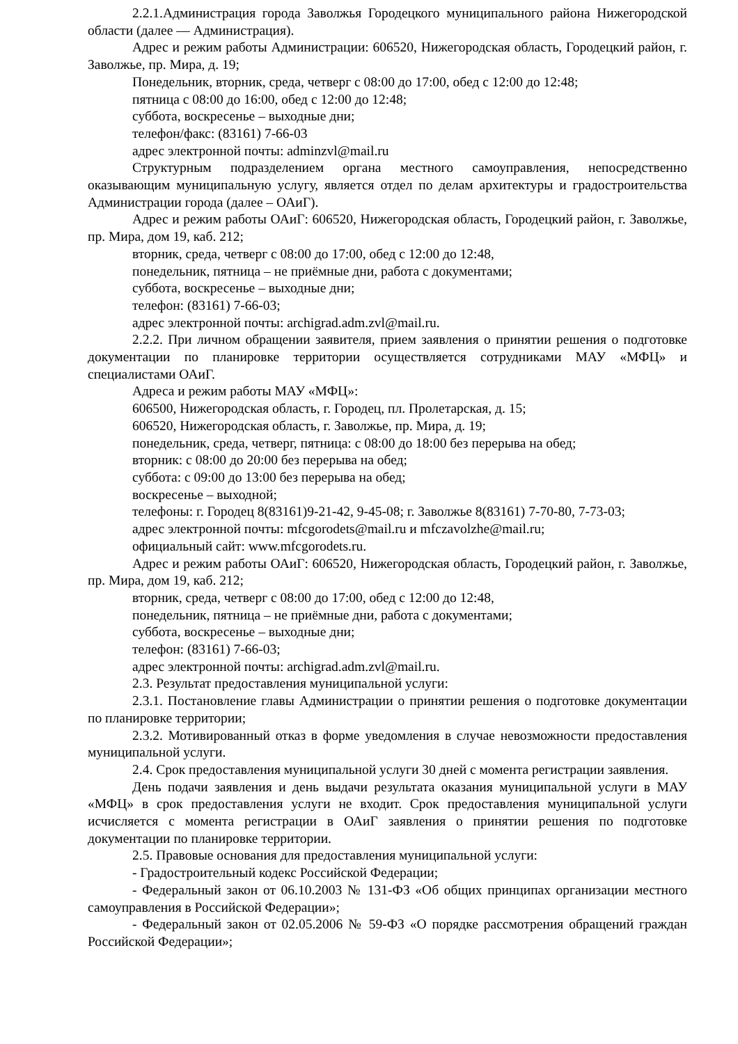2.2.1.Администрация города Заволжья Городецкого муниципального района Нижегородской области (далее — Администрация).
Адрес и режим работы Администрации: 606520, Нижегородская область, Городецкий район, г. Заволжье, пр. Мира, д. 19;
Понедельник, вторник, среда, четверг с 08:00 до 17:00, обед с 12:00 до 12:48;
пятница с 08:00 до 16:00, обед с 12:00 до 12:48;
суббота, воскресенье – выходные дни;
телефон/факс: (83161) 7-66-03
адрес электронной почты: adminzvl@mail.ru
Структурным подразделением органа местного самоуправления, непосредственно оказывающим муниципальную услугу, является отдел по делам архитектуры и градостроительства Администрации города (далее – ОАиГ).
Адрес и режим работы ОАиГ: 606520, Нижегородская область, Городецкий район, г. Заволжье, пр. Мира, дом 19, каб. 212;
вторник, среда, четверг с 08:00 до 17:00, обед с 12:00 до 12:48,
понедельник, пятница – не приёмные дни, работа с документами;
суббота, воскресенье – выходные дни;
телефон: (83161) 7-66-03;
адрес электронной почты: archigrad.adm.zvl@mail.ru.
2.2.2. При личном обращении заявителя, прием заявления о принятии решения о подготовке документации по планировке территории осуществляется сотрудниками МАУ «МФЦ» и специалистами ОАиГ.
Адреса и режим работы МАУ «МФЦ»:
606500, Нижегородская область, г. Городец, пл. Пролетарская, д. 15;
606520, Нижегородская область, г. Заволжье, пр. Мира, д. 19;
понедельник, среда, четверг, пятница: с 08:00 до 18:00 без перерыва на обед;
вторник: с 08:00 до 20:00 без перерыва на обед;
суббота: с 09:00 до 13:00 без перерыва на обед;
воскресенье – выходной;
телефоны: г. Городец 8(83161)9-21-42, 9-45-08; г. Заволжье 8(83161) 7-70-80, 7-73-03;
адрес электронной почты: mfcgorodets@mail.ru и mfczavolzhe@mail.ru;
официальный сайт: www.mfcgorodets.ru.
Адрес и режим работы ОАиГ: 606520, Нижегородская область, Городецкий район, г. Заволжье, пр. Мира, дом 19, каб. 212;
вторник, среда, четверг с 08:00 до 17:00, обед с 12:00 до 12:48,
понедельник, пятница – не приёмные дни, работа с документами;
суббота, воскресенье – выходные дни;
телефон: (83161) 7-66-03;
адрес электронной почты: archigrad.adm.zvl@mail.ru.
2.3. Результат предоставления муниципальной услуги:
2.3.1. Постановление главы Администрации о принятии решения о подготовке документации по планировке территории;
2.3.2. Мотивированный отказ в форме уведомления в случае невозможности предоставления муниципальной услуги.
2.4. Срок предоставления муниципальной услуги 30 дней с момента регистрации заявления.
День подачи заявления и день выдачи результата оказания муниципальной услуги в МАУ «МФЦ» в срок предоставления услуги не входит. Срок предоставления муниципальной услуги исчисляется с момента регистрации в ОАиГ заявления о принятии решения по подготовке документации по планировке территории.
2.5. Правовые основания для предоставления муниципальной услуги:
- Градостроительный кодекс Российской Федерации;
- Федеральный закон от 06.10.2003 № 131-ФЗ «Об общих принципах организации местного самоуправления в Российской Федерации»;
- Федеральный закон от 02.05.2006 № 59-ФЗ «О порядке рассмотрения обращений граждан Российской Федерации»;